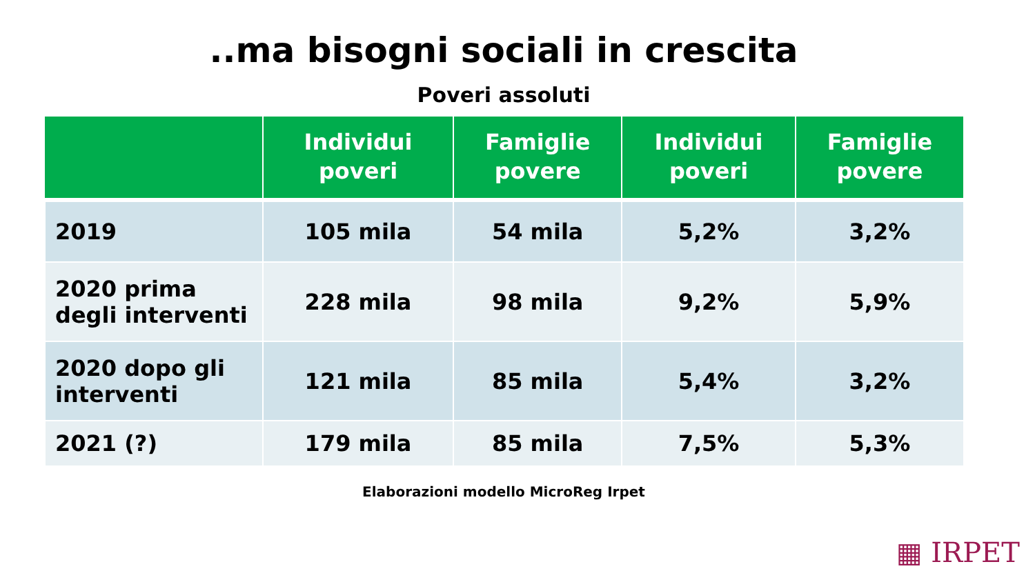..ma bisogni sociali in crescita
Poveri assoluti
| | Individui poveri | Famiglie povere | Individui poveri | Famiglie povere |
| --- | --- | --- | --- | --- |
| 2019 | 105 mila | 54 mila | 5,2% | 3,2% |
| 2020 prima degli interventi | 228 mila | 98 mila | 9,2% | 5,9% |
| 2020 dopo gli interventi | 121 mila | 85 mila | 5,4% | 3,2% |
| 2021 (?) | 179 mila | 85 mila | 7,5% | 5,3% |
Elaborazioni modello MicroReg Irpet
▦ IRPET